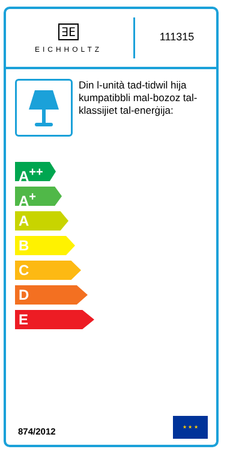∃E
EICHHOLTZ
111315
Din l-unità tad-tidwil hija kumpatibbli mal-bozoz tal-klassijiet tal-enerġija:
A<sup>++</sup>
A<sup>+</sup>
A
B
C
D
E
874/2012 ★ ★ ★